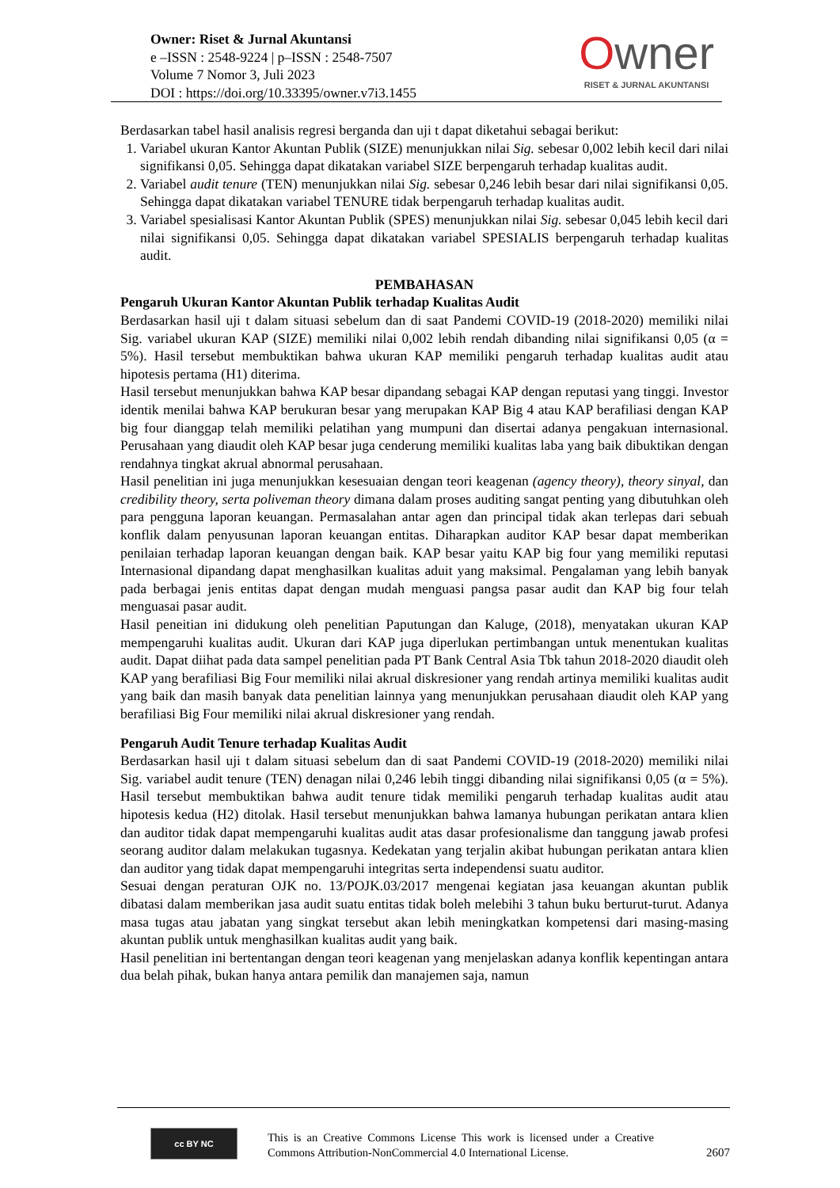Owner: Riset & Jurnal Akuntansi
e –ISSN : 2548-9224 | p–ISSN : 2548-7507
Volume 7 Nomor 3, Juli 2023
DOI : https://doi.org/10.33395/owner.v7i3.1455
Owner
RISET & JURNAL AKUNTANSI
Berdasarkan tabel hasil analisis regresi berganda dan uji t dapat diketahui sebagai berikut:
1. Variabel ukuran Kantor Akuntan Publik (SIZE) menunjukkan nilai Sig. sebesar 0,002 lebih kecil dari nilai signifikansi 0,05. Sehingga dapat dikatakan variabel SIZE berpengaruh terhadap kualitas audit.
2. Variabel audit tenure (TEN) menunjukkan nilai Sig. sebesar 0,246 lebih besar dari nilai signifikansi 0,05. Sehingga dapat dikatakan variabel TENURE tidak berpengaruh terhadap kualitas audit.
3. Variabel spesialisasi Kantor Akuntan Publik (SPES) menunjukkan nilai Sig. sebesar 0,045 lebih kecil dari nilai signifikansi 0,05. Sehingga dapat dikatakan variabel SPESIALIS berpengaruh terhadap kualitas audit.
PEMBAHASAN
Pengaruh Ukuran Kantor Akuntan Publik terhadap Kualitas Audit
Berdasarkan hasil uji t dalam situasi sebelum dan di saat Pandemi COVID-19 (2018-2020) memiliki nilai Sig. variabel ukuran KAP (SIZE) memiliki nilai 0,002 lebih rendah dibanding nilai signifikansi 0,05 (α = 5%). Hasil tersebut membuktikan bahwa ukuran KAP memiliki pengaruh terhadap kualitas audit atau hipotesis pertama (H1) diterima.
Hasil tersebut menunjukkan bahwa KAP besar dipandang sebagai KAP dengan reputasi yang tinggi. Investor identik menilai bahwa KAP berukuran besar yang merupakan KAP Big 4 atau KAP berafiliasi dengan KAP big four dianggap telah memiliki pelatihan yang mumpuni dan disertai adanya pengakuan internasional. Perusahaan yang diaudit oleh KAP besar juga cenderung memiliki kualitas laba yang baik dibuktikan dengan rendahnya tingkat akrual abnormal perusahaan.
Hasil penelitian ini juga menunjukkan kesesuaian dengan teori keagenan (agency theory), theory sinyal, dan credibility theory, serta poliveman theory dimana dalam proses auditing sangat penting yang dibutuhkan oleh para pengguna laporan keuangan. Permasalahan antar agen dan principal tidak akan terlepas dari sebuah konflik dalam penyusunan laporan keuangan entitas. Diharapkan auditor KAP besar dapat memberikan penilaian terhadap laporan keuangan dengan baik. KAP besar yaitu KAP big four yang memiliki reputasi Internasional dipandang dapat menghasilkan kualitas aduit yang maksimal. Pengalaman yang lebih banyak pada berbagai jenis entitas dapat dengan mudah menguasi pangsa pasar audit dan KAP big four telah menguasai pasar audit.
Hasil peneitian ini didukung oleh penelitian Paputungan dan Kaluge, (2018), menyatakan ukuran KAP mempengaruhi kualitas audit. Ukuran dari KAP juga diperlukan pertimbangan untuk menentukan kualitas audit. Dapat diihat pada data sampel penelitian pada PT Bank Central Asia Tbk tahun 2018-2020 diaudit oleh KAP yang berafiliasi Big Four memiliki nilai akrual diskresioner yang rendah artinya memiliki kualitas audit yang baik dan masih banyak data penelitian lainnya yang menunjukkan perusahaan diaudit oleh KAP yang berafiliasi Big Four memiliki nilai akrual diskresioner yang rendah.
Pengaruh Audit Tenure terhadap Kualitas Audit
Berdasarkan hasil uji t dalam situasi sebelum dan di saat Pandemi COVID-19 (2018-2020) memiliki nilai Sig. variabel audit tenure (TEN) denagan nilai 0,246 lebih tinggi dibanding nilai signifikansi 0,05 (α = 5%). Hasil tersebut membuktikan bahwa audit tenure tidak memiliki pengaruh terhadap kualitas audit atau hipotesis kedua (H2) ditolak. Hasil tersebut menunjukkan bahwa lamanya hubungan perikatan antara klien dan auditor tidak dapat mempengaruhi kualitas audit atas dasar profesionalisme dan tanggung jawab profesi seorang auditor dalam melakukan tugasnya. Kedekatan yang terjalin akibat hubungan perikatan antara klien dan auditor yang tidak dapat mempengaruhi integritas serta independensi suatu auditor.
Sesuai dengan peraturan OJK no. 13/POJK.03/2017 mengenai kegiatan jasa keuangan akuntan publik dibatasi dalam memberikan jasa audit suatu entitas tidak boleh melebihi 3 tahun buku berturut-turut. Adanya masa tugas atau jabatan yang singkat tersebut akan lebih meningkatkan kompetensi dari masing-masing akuntan publik untuk menghasilkan kualitas audit yang baik.
Hasil penelitian ini bertentangan dengan teori keagenan yang menjelaskan adanya konflik kepentingan antara dua belah pihak, bukan hanya antara pemilik dan manajemen saja, namun
cc BY NC
This is an Creative Commons License This work is licensed under a Creative Commons Attribution-NonCommercial 4.0 International License.
2607